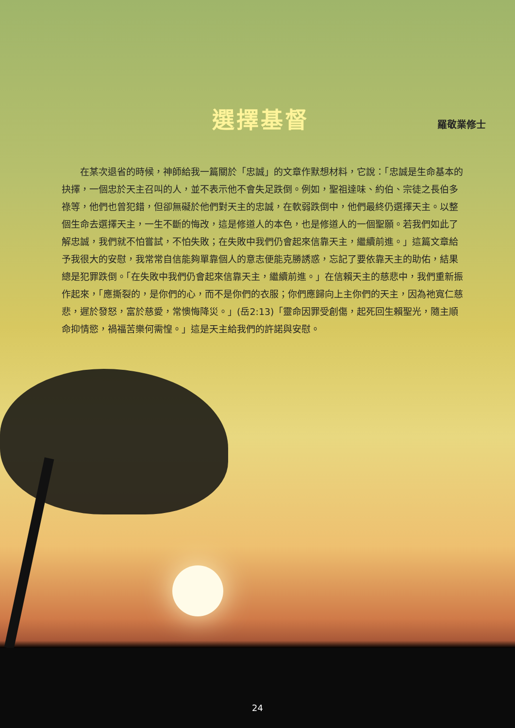選擇基督
羅敬業修士
在某次退省的時候，神師給我一篇關於「忠誠」的文章作默想材料，它說：「忠誠是生命基本的抉擇，一個忠於天主召叫的人，並不表示他不會失足跌倒。例如，聖祖達味、約伯、宗徒之長伯多祿等，他們也曾犯錯，但卻無礙於他們對天主的忠誠，在軟弱跌倒中，他們最終仍選擇天主。以整個生命去選擇天主，一生不斷的悔改，這是修道人的本色，也是修道人的一個聖願。若我們如此了解忠誠，我們就不怕嘗試，不怕失敗；在失敗中我們仍會起來信靠天主，繼續前進。」這篇文章給予我很大的安慰，我常常自信能夠單靠個人的意志便能克勝誘惑，忘記了要依靠天主的助佑，結果總是犯罪跌倒。「在失敗中我們仍會起來信靠天主，繼續前進。」在信賴天主的慈悲中，我們重新振作起來，「應撕裂的，是你們的心，而不是你們的衣服；你們應歸向上主你們的天主，因為祂寬仁慈悲，遲於發怒，富於慈愛，常懊悔降災。」(岳2:13)「靈命因罪受創傷，起死回生賴聖光，隨主順命抑情慾，禍福苦樂何需惶。」這是天主給我們的許諾與安慰。
24